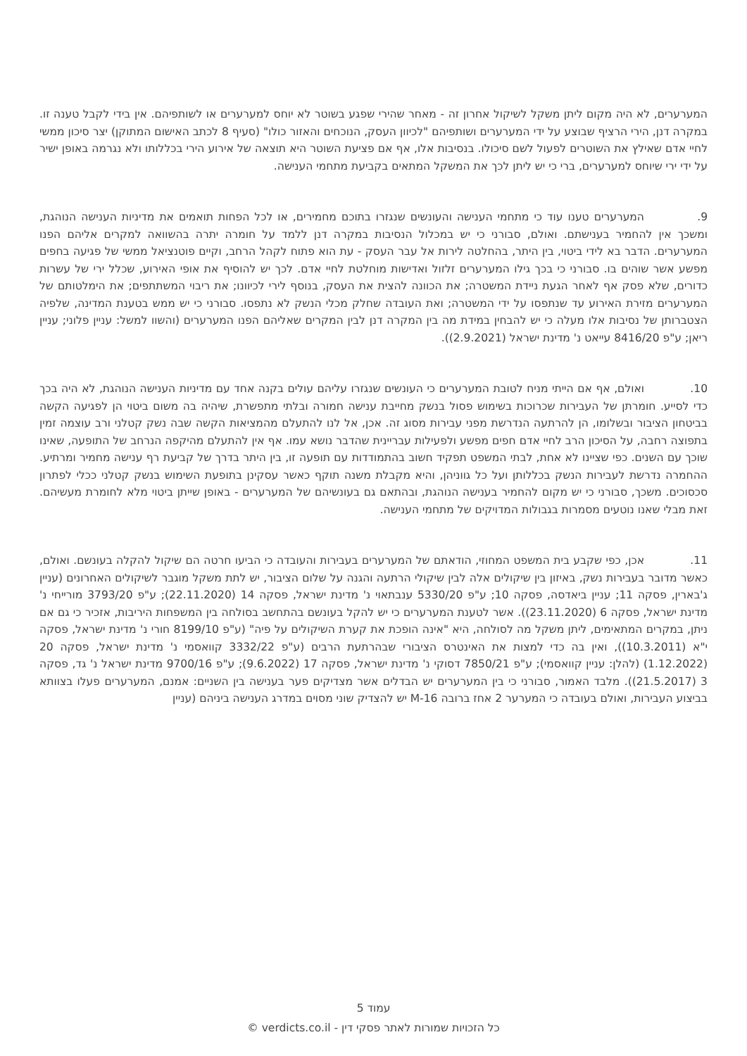המערערים, לא היה מקום ליתן משקל לשיקול אחרון זה - מאחר שהירי שפגע בשוטר לא יוחס למערערים או לשותפיהם. אין בידי לקבל טענה זו. במקרה דנן, הירי הרציף שבוצע על ידי המערערים ושותפיהם "לכיוון העסק, הנוכחים והאזור כולו" (סעיף 8 לכתב האישום המתוקן) יצר סיכון ממשי לחיי אדם שאילץ את השוטרים לפעול לשם סיכולו. בנסיבות אלו, אף אם פציעת השוטר היא תוצאה של אירוע הירי בכללותו ולא נגרמה באופן ישיר על ידי ירי שיוחס למערערים, ברי כי יש ליתן לכך את המשקל המתאים בקביעת מתחמי הענישה.
9. המערערים טענו עוד כי מתחמי הענישה והעונשים שנגזרו בתוכם מחמירים, או לכל הפחות תואמים את מדיניות הענישה הנוהגת, ומשכך אין להחמיר בענישתם. ואולם, סבורני כי יש במכלול הנסיבות במקרה דנן ללמד על חומרה יתרה בהשוואה למקרים אליהם הפנו המערערים. הדבר בא לידי ביטוי, בין היתר, בהחלטה לירות אל עבר העסק - עת הוא פתוח לקהל הרחב, וקיים פוטנציאל ממשי של פגיעה בחפים מפשע אשר שוהים בו. סבורני כי בכך גילו המערערים זלזול ואדישות מוחלטת לחיי אדם. לכך יש להוסיף את אופי האירוע, שכלל ירי של עשרות כדורים, שלא פסק אף לאחר הגעת ניידת המשטרה; את הכוונה להצית את העסק, בנוסף לירי לכיוונו; את ריבוי המשתתפים; את הימלטותם של המערערים מזירת האירוע עד שנתפסו על ידי המשטרה; ואת העובדה שחלק מכלי הנשק לא נתפסו. סבורני כי יש ממש בטענת המדינה, שלפיה הצטברותן של נסיבות אלו מעלה כי יש להבחין במידת מה בין המקרה דנן לבין המקרים שאליהם הפנו המערערים (והשוו למשל: עניין פלוני; עניין ריאן; ע"פ 8416/20 עייאט נ' מדינת ישראל (2.9.2021)).
10. ואולם, אף אם הייתי מניח לטובת המערערים כי העונשים שנגזרו עליהם עולים בקנה אחד עם מדיניות הענישה הנוהגת, לא היה בכך כדי לסייע. חומרתן של העבירות שכרוכות בשימוש פסול בנשק מחייבת ענישה חמורה ובלתי מתפשרת, שיהיה בה משום ביטוי הן לפגיעה הקשה בביטחון הציבור ובשלומו, הן להרתעה הנדרשת מפני עבירות מסוג זה. אכן, אל לנו להתעלם מהמציאות הקשה שבה נשק קטלני ורב עוצמה זמין בתפוצה רחבה, על הסיכון הרב לחיי אדם חפים מפשע ולפעילות עבריינית שהדבר נושא עמו. אף אין להתעלם מהיקפה הנרחב של התופעה, שאינו שוכך עם השנים. כפי שציינו לא אחת, לבתי המשפט תפקיד חשוב בהתמודדות עם תופעה זו, בין היתר בדרך של קביעת רף ענישה מחמיר ומרתיע. ההחמרה נדרשת לעבירות הנשק בכללותן ועל כל גווניהן, והיא מקבלת משנה תוקף כאשר עסקינן בתופעת השימוש בנשק קטלני ככלי לפתרון סכסוכים. משכך, סבורני כי יש מקום להחמיר בענישה הנוהגת, ובהתאם גם בעונשיהם של המערערים - באופן שייתן ביטוי מלא לחומרת מעשיהם. זאת מבלי שאנו נוטעים מסמרות בגבולות המדויקים של מתחמי הענישה.
11. אכן, כפי שקבע בית המשפט המחוזי, הודאתם של המערערים בעבירות והעובדה כי הביעו חרטה הם שיקול להקלה בעונשם. ואולם, כאשר מדובר בעבירות נשק, באיזון בין שיקולים אלה לבין שיקולי הרתעה והגנה על שלום הציבור, יש לתת משקל מוגבר לשיקולים האחרונים (עניין ג'בארין, פסקה 11; עניין ביאדסה, פסקה 10; ע"פ 5330/20 ענבתאוי נ' מדינת ישראל, פסקה 14 (22.11.2020); ע"פ 3793/20 מורייחי נ' מדינת ישראל, פסקה 6 (23.11.2020)). אשר לטענת המערערים כי יש להקל בעונשם בהתחשב בסולחה בין המשפחות היריבות, אזכיר כי גם אם ניתן, במקרים המתאימים, ליתן משקל מה לסולחה, היא "אינה הופכת את קערת השיקולים על פיה" (ע"פ 8199/10 חורי נ' מדינת ישראל, פסקה י"א (10.3.2011)), ואין בה כדי למצות את האינטרס הציבורי שבהרתעת הרבים (ע"פ 3332/22 קוואסמי נ' מדינת ישראל, פסקה 20 (1.12.2022) (להלן: עניין קוואסמי); ע"פ 7850/21 דסוקי נ' מדינת ישראל, פסקה 17 (9.6.2022); ע"פ 9700/16 מדינת ישראל נ' גד, פסקה 3 (21.5.2017)). מלבד האמור, סבורני כי בין המערערים יש הבדלים אשר מצדיקים פער בענישה בין השניים: אמנם, המערערים פעלו בצוותא בביצוע העבירות, ואולם בעובדה כי המערער 2 אחז ברובה M-16 יש להצדיק שוני מסוים במדרג הענישה ביניהם (עניין
עמוד 5
כל הזכויות שמורות לאתר פסקי דין - verdicts.co.il ©